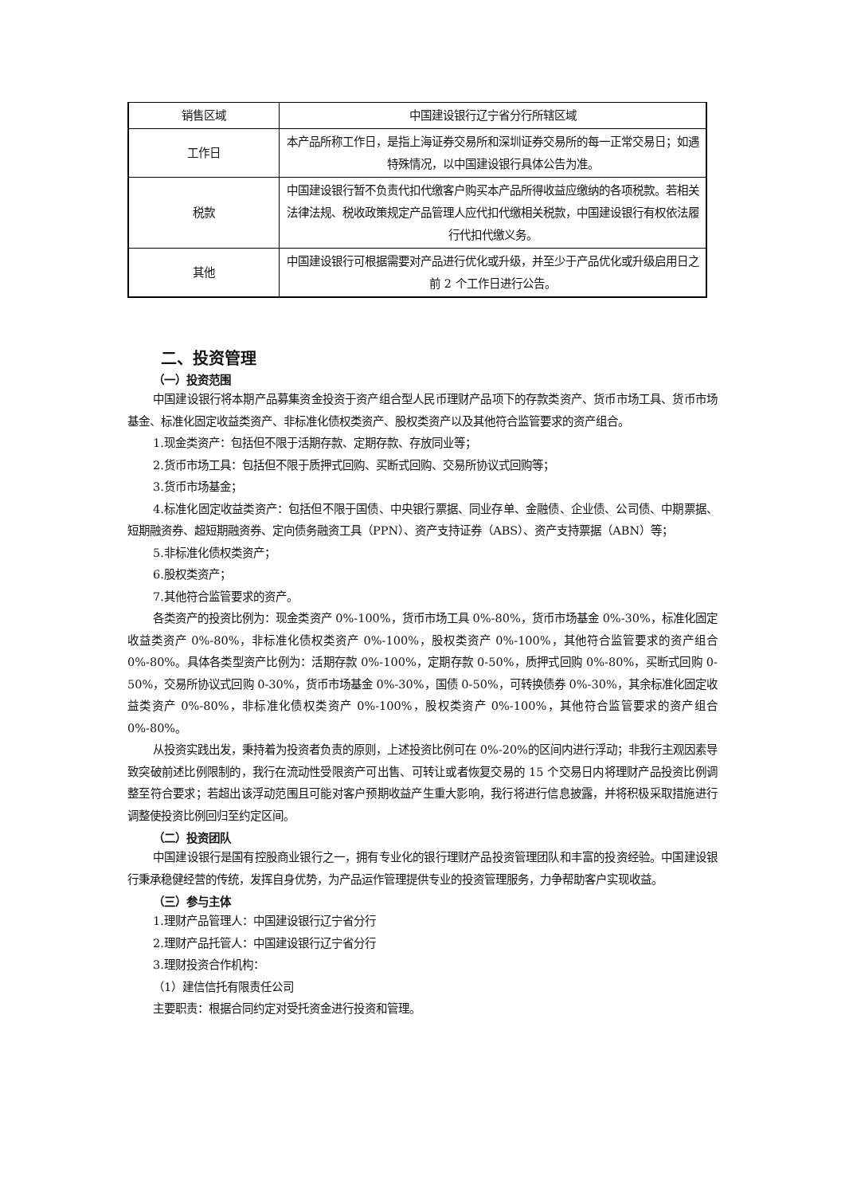| 销售区域 | 中国建设银行辽宁省分行所辖区域 |
| 工作日 | 本产品所称工作日，是指上海证券交易所和深圳证券交易所的每一正常交易日；如遇特殊情况，以中国建设银行具体公告为准。 |
| 税款 | 中国建设银行暂不负责代扣代缴客户购买本产品所得收益应缴纳的各项税款。若相关法律法规、税收政策规定产品管理人应代扣代缴相关税款，中国建设银行有权依法履行代扣代缴义务。 |
| 其他 | 中国建设银行可根据需要对产品进行优化或升级，并至少于产品优化或升级启用日之前 2 个工作日进行公告。 |
二、投资管理
（一）投资范围
中国建设银行将本期产品募集资金投资于资产组合型人民币理财产品项下的存款类资产、货币市场工具、货币市场基金、标准化固定收益类资产、非标准化债权类资产、股权类资产以及其他符合监管要求的资产组合。
1.现金类资产：包括但不限于活期存款、定期存款、存放同业等；
2.货币市场工具：包括但不限于质押式回购、买断式回购、交易所协议式回购等；
3.货币市场基金；
4.标准化固定收益类资产：包括但不限于国债、中央银行票据、同业存单、金融债、企业债、公司债、中期票据、短期融资券、超短期融资券、定向债务融资工具（PPN）、资产支持证券（ABS）、资产支持票据（ABN）等；
5.非标准化债权类资产；
6.股权类资产；
7.其他符合监管要求的资产。
各类资产的投资比例为：现金类资产 0%-100%，货币市场工具 0%-80%，货币市场基金 0%-30%，标准化固定收益类资产 0%-80%，非标准化债权类资产 0%-100%，股权类资产 0%-100%，其他符合监管要求的资产组合 0%-80%。具体各类型资产比例为：活期存款 0%-100%，定期存款 0-50%，质押式回购 0%-80%，买断式回购 0-50%，交易所协议式回购 0-30%，货币市场基金 0%-30%，国债 0-50%，可转换债券 0%-30%，其余标准化固定收益类资产 0%-80%，非标准化债权类资产 0%-100%，股权类资产 0%-100%，其他符合监管要求的资产组合 0%-80%。
从投资实践出发，秉持着为投资者负责的原则，上述投资比例可在 0%-20%的区间内进行浮动；非我行主观因素导致突破前述比例限制的，我行在流动性受限资产可出售、可转让或者恢复交易的 15 个交易日内将理财产品投资比例调整至符合要求；若超出该浮动范围且可能对客户预期收益产生重大影响，我行将进行信息披露，并将积极采取措施进行调整使投资比例回归至约定区间。
（二）投资团队
中国建设银行是国有控股商业银行之一，拥有专业化的银行理财产品投资管理团队和丰富的投资经验。中国建设银行秉承稳健经营的传统，发挥自身优势，为产品运作管理提供专业的投资管理服务，力争帮助客户实现收益。
（三）参与主体
1.理财产品管理人：中国建设银行辽宁省分行
2.理财产品托管人：中国建设银行辽宁省分行
3.理财投资合作机构：
（1）建信信托有限责任公司
主要职责：根据合同约定对受托资金进行投资和管理。